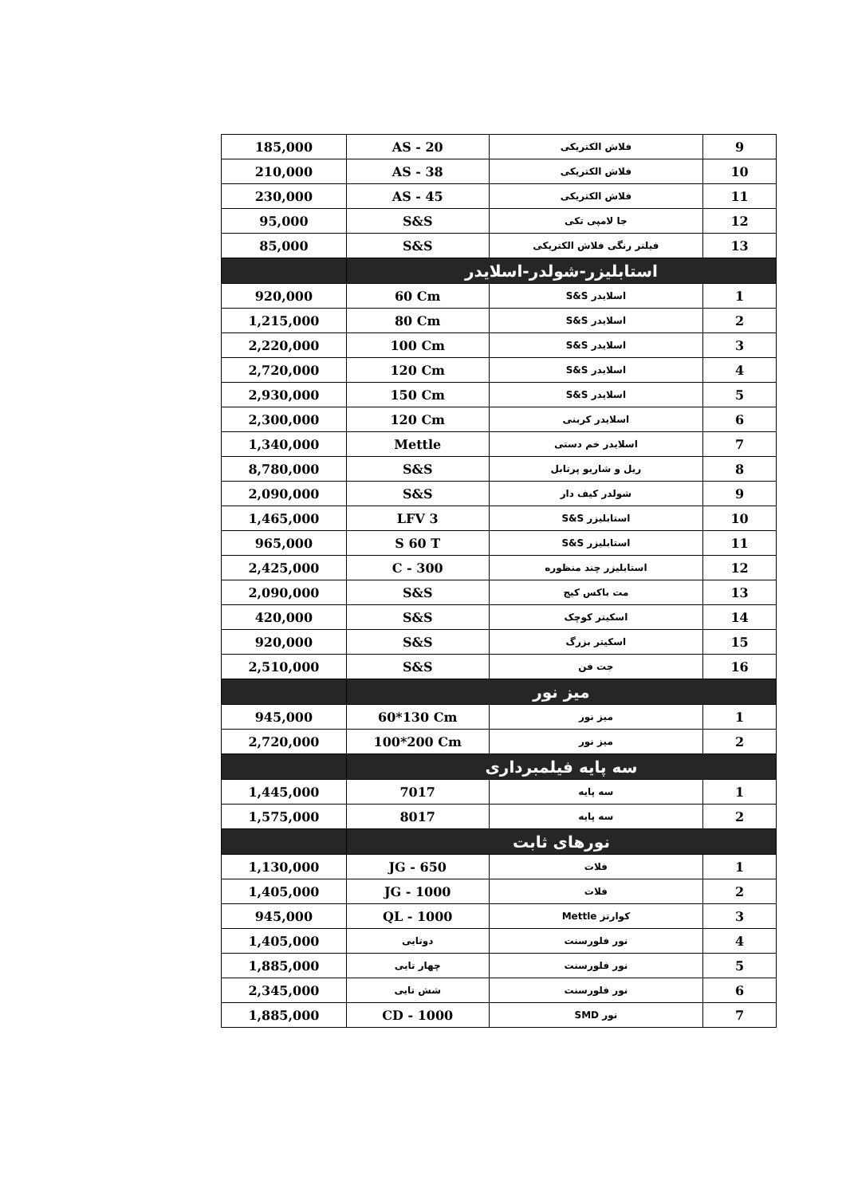| 185,000 | AS - 20 | فلاش الکتریکی | 9 |
| 210,000 | AS - 38 | فلاش الکتریکی | 10 |
| 230,000 | AS - 45 | فلاش الکتریکی | 11 |
| 95,000 | S&S | جا لامپی تکی | 12 |
| 85,000 | S&S | فیلتر رنگی فلاش الکتریکی | 13 |
| | استابلیزر-شولدر-اسلایدر | | |
| 920,000 | 60 Cm | اسلایدر S&S | 1 |
| 1,215,000 | 80 Cm | اسلایدر S&S | 2 |
| 2,220,000 | 100 Cm | اسلایدر S&S | 3 |
| 2,720,000 | 120 Cm | اسلایدر S&S | 4 |
| 2,930,000 | 150 Cm | اسلایدر S&S | 5 |
| 2,300,000 | 120 Cm | اسلایدر کربنی | 6 |
| 1,340,000 | Mettle | اسلایدر خم دستی | 7 |
| 8,780,000 | S&S | ریل و شاریو پرتابل | 8 |
| 2,090,000 | S&S | شولدر کیف دار | 9 |
| 1,465,000 | LFV 3 | استابلیزر S&S | 10 |
| 965,000 | S 60 T | استابلیزر S&S | 11 |
| 2,425,000 | C - 300 | استابلیزر چند منظوره | 12 |
| 2,090,000 | S&S | مت باکس کیج | 13 |
| 420,000 | S&S | اسکیتر کوچک | 14 |
| 920,000 | S&S | اسکیتر بزرگ | 15 |
| 2,510,000 | S&S | جت فن | 16 |
| | میز نور | | |
| 945,000 | 60*130 Cm | میز نور | 1 |
| 2,720,000 | 100*200 Cm | میز نور | 2 |
| | سه پایه فیلمبرداری | | |
| 1,445,000 | 7017 | سه پایه | 1 |
| 1,575,000 | 8017 | سه پایه | 2 |
| | نورهای ثابت | | |
| 1,130,000 | JG - 650 | فلات | 1 |
| 1,405,000 | JG - 1000 | فلات | 2 |
| 945,000 | QL - 1000 | کوارتز Mettle | 3 |
| 1,405,000 | دوتایی | نور فلورسنت | 4 |
| 1,885,000 | چهار تایی | نور فلورسنت | 5 |
| 2,345,000 | شش تایی | نور فلورسنت | 6 |
| 1,885,000 | CD - 1000 | نور SMD | 7 |